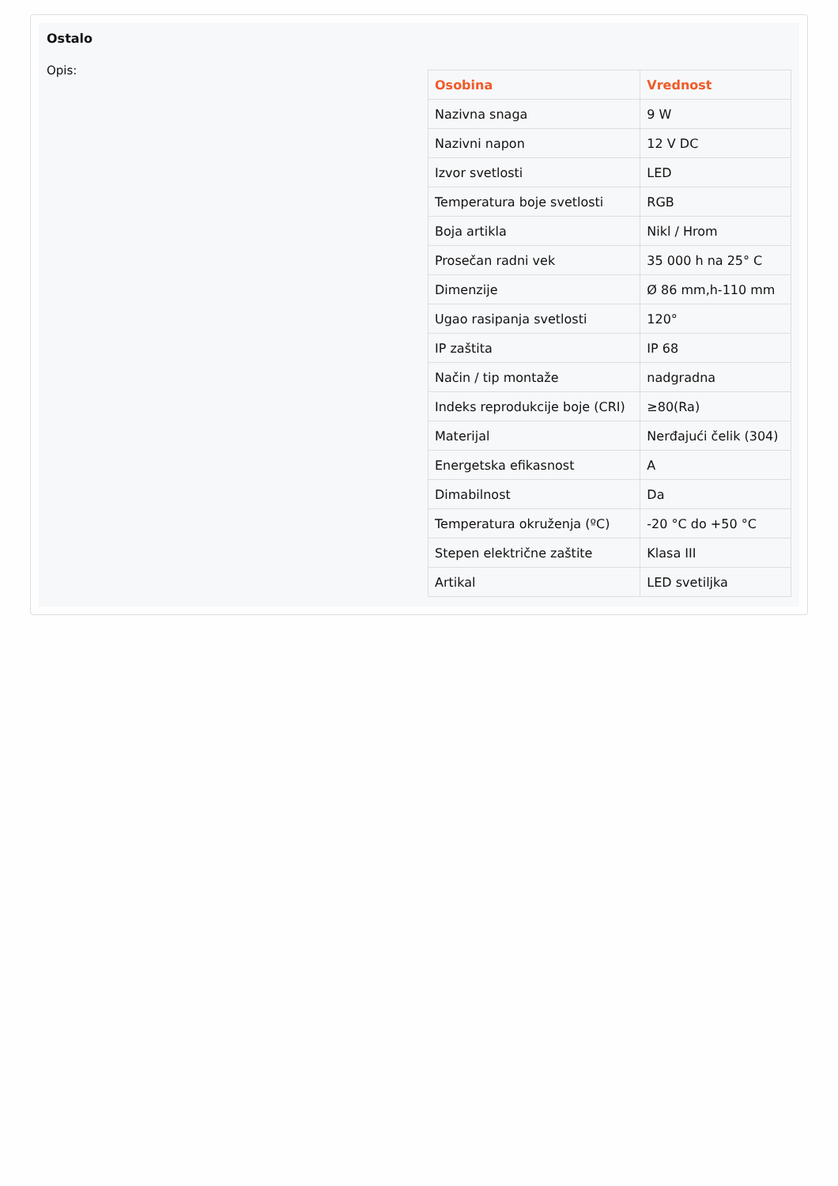Ostalo
Opis:
| Osobina | Vrednost |
| --- | --- |
| Nazivna snaga | 9 W |
| Nazivni napon | 12 V DC |
| Izvor svetlosti | LED |
| Temperatura boje svetlosti | RGB |
| Boja artikla | Nikl / Hrom |
| Prosečan radni vek | 35 000 h na 25° C |
| Dimenzije | Ø 86 mm,h-110 mm |
| Ugao rasipanja svetlosti | 120° |
| IP zaštita | IP 68 |
| Način / tip montaže | nadgradna |
| Indeks reprodukcije boje (CRI) | ≥80(Ra) |
| Materijal | Nerđajući čelik (304) |
| Energetska efikasnost | A |
| Dimabilnost | Da |
| Temperatura okruženja (ºC) | -20 °C do +50 °C |
| Stepen električne zaštite | Klasa III |
| Artikal | LED svetiljka |